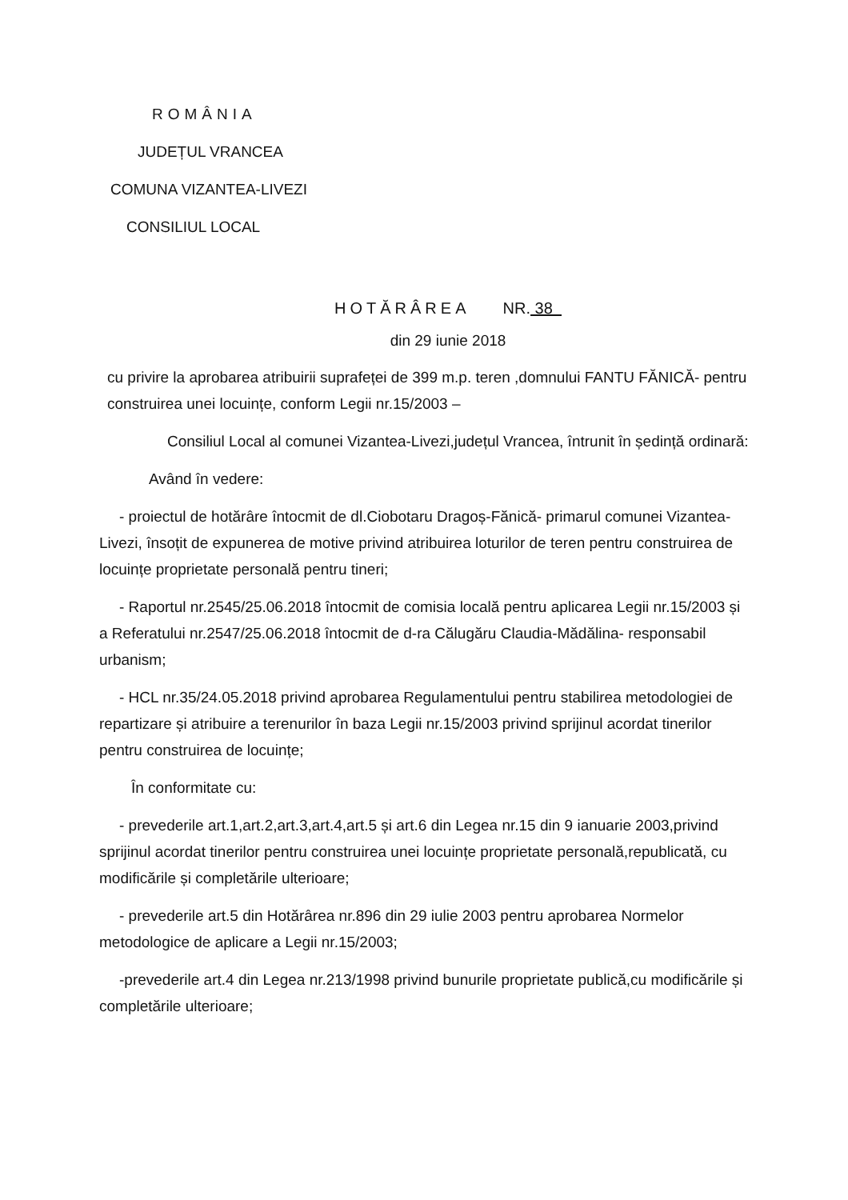ROMÂNIA
JUDEȚUL VRANCEA
COMUNA VIZANTEA-LIVEZI
CONSILIUL LOCAL
HOTĂRÂREA NR. 38
din 29 iunie 2018
cu privire la aprobarea atribuirii suprafeței de 399 m.p. teren ,domnului FANTU FĂNICĂ- pentru construirea unei locuințe, conform Legii nr.15/2003 –
Consiliul Local al comunei Vizantea-Livezi,județul Vrancea, întrunit în ședință ordinară:
Având în vedere:
- proiectul de hotărâre întocmit de dl.Ciobotaru Dragoș-Fănică- primarul comunei Vizantea-Livezi, însoțit de expunerea de motive privind atribuirea loturilor de teren pentru construirea de locuințe proprietate personală pentru tineri;
- Raportul nr.2545/25.06.2018 întocmit de comisia locală pentru aplicarea Legii nr.15/2003 și a Referatului nr.2547/25.06.2018 întocmit de d-ra Călugăru Claudia-Mădălina- responsabil urbanism;
- HCL nr.35/24.05.2018 privind aprobarea Regulamentului pentru stabilirea metodologiei de repartizare și atribuire a terenurilor în baza Legii nr.15/2003 privind sprijinul acordat tinerilor pentru construirea de locuințe;
În conformitate cu:
- prevederile art.1,art.2,art.3,art.4,art.5 și art.6 din Legea nr.15 din 9 ianuarie 2003,privind sprijinul acordat tinerilor pentru construirea unei locuințe proprietate personală,republicată, cu modificările și completările ulterioare;
- prevederile art.5 din Hotărârea nr.896 din 29 iulie 2003 pentru aprobarea Normelor metodologice de aplicare a Legii nr.15/2003;
-prevederile art.4 din Legea nr.213/1998 privind bunurile proprietate publică,cu modificările și completările ulterioare;